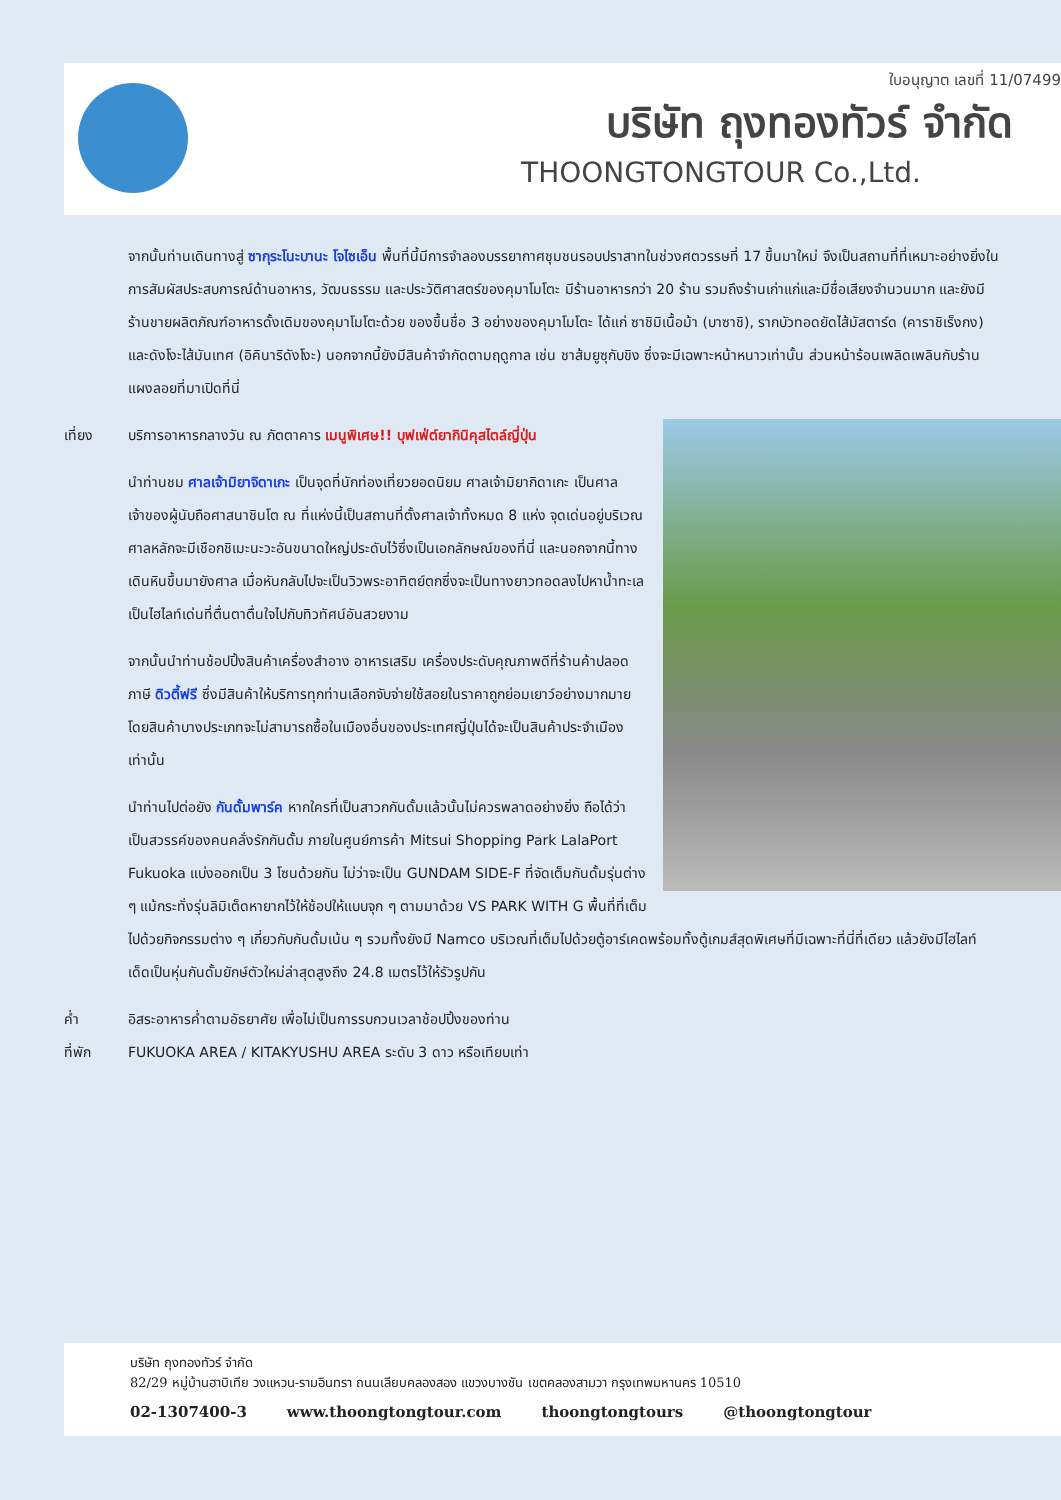ใบอนุญาต เลขที่ 11/07499
บริษัท ถุงทองทัวร์ จำกัด
THOONGTONGTOUR Co.,Ltd.
จากนั้นท่านเดินทางสู่ ซากุระโนะบานะ โจไซเอ็น พื้นที่นี้มีการจำลองบรรยากาศชุมชนรอบปราสาทในช่วงศตวรรษที่ 17 ขึ้นมาใหม่ จึงเป็นสถานที่ที่เหมาะอย่างยิ่งในการสัมผัสประสบการณ์ด้านอาหาร, วัฒนธรรม และประวัติศาสตร์ของคุมาโมโตะ มีร้านอาหารกว่า 20 ร้าน รวมถึงร้านเก่าแก่และมีชื่อเสียงจำนวนมาก และยังมีร้านขายผลิตภัณฑ์อาหารดั้งเดิมของคุมาโมโตะด้วย ของขึ้นชื่อ 3 อย่างของคุมาโมโตะ ได้แก่ ซาชิมิเนื้อม้า (บาซาชิ), รากบัวทอดยัดไส้มัสตาร์ด (คาราชิเร็งกง) และดังโงะไส้มันเทศ (อิคินาริดังโงะ) นอกจากนี้ยังมีสินค้าจำกัดตามฤดูกาล เช่น ชาส้มยูซุกับขิง ซึ่งจะมีเฉพาะหน้าหนาวเท่านั้น ส่วนหน้าร้อนเพลิดเพลินกับร้านแผงลอยที่มาเปิดที่นี่
เที่ยง บริการอาหารกลางวัน ณ ภัตตาคาร เมนูพิเศษ!! บุฟเฟ่ต์ยากินิคุสไตล์ญี่ปุ่น
นำท่านชม ศาลเจ้ามิยาจิดาเกะ เป็นจุดที่นักท่องเที่ยวยอดนิยม ศาลเจ้ามิยากิดาเกะ เป็นศาลเจ้าของผู้นับถือศาสนาชินโต ณ ที่แห่งนี้เป็นสถานที่ตั้งศาลเจ้าทั้งหมด 8 แห่ง จุดเด่นอยู่บริเวณศาลหลักจะมีเชือกชิเมะนะวะอันขนาดใหญ่ประดับไว้ซึ่งเป็นเอกลักษณ์ของที่นี่ และนอกจากนี้ทางเดินหินขึ้นมายังศาล เมื่อหันกลับไปจะเป็นวิวพระอาทิตย์ตกซึ่งจะเป็นทางยาวทอดลงไปหาน้ำทะเล เป็นไฮไลท์เด่นที่ตื่นตาตื่นใจไปกับทิวทัศน์อันสวยงาม
จากนั้นนำท่านช้อปปิ้งสินค้าเครื่องสำอาง อาหารเสริม เครื่องประดับคุณภาพดีที่ร้านค้าปลอดภาษี ดิวตี้ฟรี ซึ่งมีสินค้าให้บริการทุกท่านเลือกจับจ่ายใช้สอยในราคาถูกย่อมเยาว์อย่างมากมายโดยสินค้าบางประเภทจะไม่สามารถซื้อในเมืองอื่นของประเทศญี่ปุ่นได้จะเป็นสินค้าประจำเมืองเท่านั้น
นำท่านไปต่อยัง กันดั้มพาร์ค หากใครที่เป็นสาวกกันดั้มแล้วนั้นไม่ควรพลาดอย่างยิ่ง ถือได้ว่าเป็นสวรรค์ของคนคลั่งรักกันดั้ม ภายในศูนย์การค้า Mitsui Shopping Park LalaPort Fukuoka แบ่งออกเป็น 3 โซนด้วยกัน ไม่ว่าจะเป็น GUNDAM SIDE-F ที่จัดเต็มกันดั้มรุ่นต่าง ๆ แม้กระทั่งรุ่นลิมิเต็ดหายากไว้ให้ช้อปให้แบบจุก ๆ ตามมาด้วย VS PARK WITH G พื้นที่ที่เต็มไปด้วยกิจกรรมต่าง ๆ เกี่ยวกับกันดั้มเน้น ๆ รวมทั้งยังมี Namco บริเวณที่เต็มไปด้วยตู้อาร์เคดพร้อมทั้งตู้เกมส์สุดพิเศษที่มีเฉพาะที่นี่ที่เดียว แล้วยังมีไฮไลท์เด็ดเป็นหุ่นกันดั้มยักษ์ตัวใหม่ล่าสุดสูงถึง 24.8 เมตรไว้ให้รัวรูปกัน
ค่ำ อิสระอาหารค่ำตามอัธยาศัย เพื่อไม่เป็นการรบกวนเวลาช้อปปิ้งของท่าน
ที่พัก FUKUOKA AREA / KITAKYUSHU AREA ระดับ 3 ดาว หรือเทียบเท่า
บริษัท ถุงทองทัวร์ จำกัด
82/29 หมู่บ้านฮาบิเทีย วงแหวน-รามอินทรา ถนนเลียบคลองสอง แขวงบางชัน เขตคลองสามวา กรุงเทพมหานคร 10510
02-1307400-3 www.thoongtongtour.com thoongtongtours @thoongtongtour